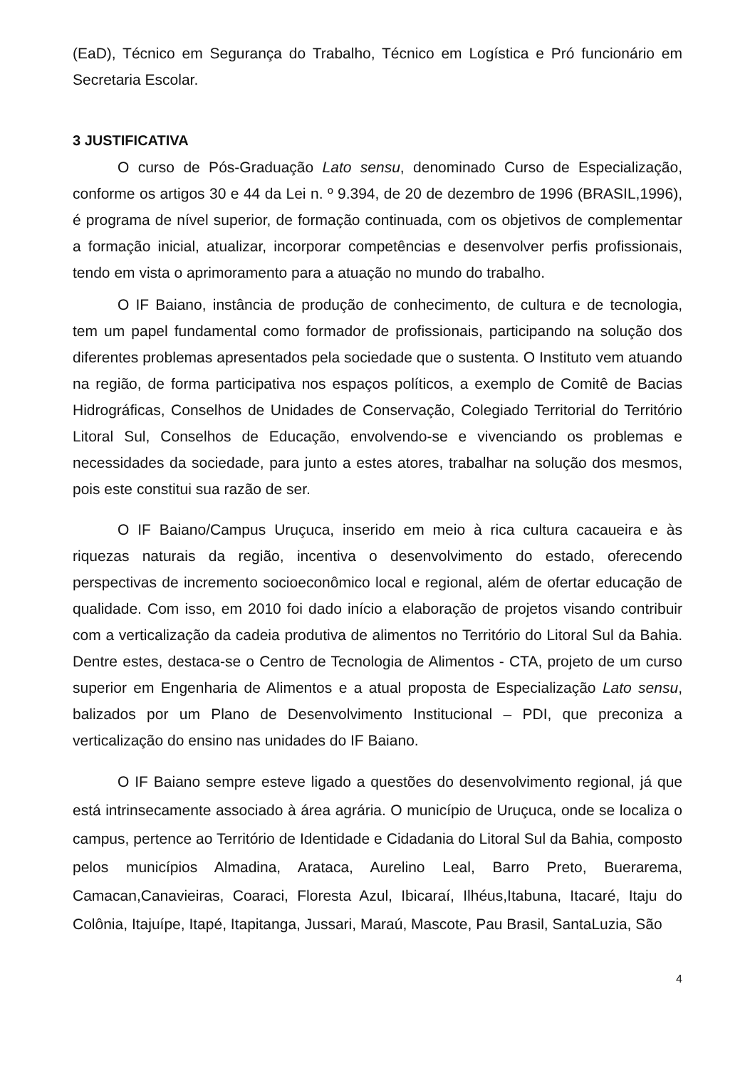(EaD), Técnico em Segurança do Trabalho, Técnico em Logística e Pró funcionário em Secretaria Escolar.
3 JUSTIFICATIVA
O curso de Pós-Graduação Lato sensu, denominado Curso de Especialização, conforme os artigos 30 e 44 da Lei n. º 9.394, de 20 de dezembro de 1996 (BRASIL,1996), é programa de nível superior, de formação continuada, com os objetivos de complementar a formação inicial, atualizar, incorporar competências e desenvolver perfis profissionais, tendo em vista o aprimoramento para a atuação no mundo do trabalho.
O IF Baiano, instância de produção de conhecimento, de cultura e de tecnologia, tem um papel fundamental como formador de profissionais, participando na solução dos diferentes problemas apresentados pela sociedade que o sustenta. O Instituto vem atuan­do na região, de forma participativa nos espaços políticos, a exemplo de Comitê de Baci­as Hidrográficas, Conselhos de Unidades de Conservação, Colegiado Territorial do Terri­tório Litoral Sul, Conselhos de Educação, envolvendo-se e vivenciando os problemas e necessidades da sociedade, para junto a estes atores, trabalhar na solução dos mesmos, pois este constitui sua razão de ser.
O IF Baiano/Campus Uruçuca, inserido em meio à rica cultura cacaueira e às riquezas naturais da região, incentiva o desenvolvimento do estado, oferecendo perspectivas de incremento socioeconômico local e regional, além de ofertar educação de qualidade. Com isso, em 2010 foi dado início a elaboração de projetos visando contribuir com a verticalização da cadeia produtiva de alimentos no Território do Litoral Sul da Bahia. Dentre estes, destaca-se o Centro de Tecnologia de Alimentos - CTA, projeto de um curso superior em Engenharia de Alimentos e a atual proposta de Especialização Lato sensu, balizados por um Plano de Desenvolvimento Institucional – PDI, que preconiza a verticalização do ensino nas unidades do IF Baiano.
O IF Baiano sempre esteve ligado a questões do desenvolvimento regional, já que está intrinsecamente associado à área agrária. O município de Uruçuca, onde se localiza o campus, pertence ao Território de Identidade e Cidadania do Litoral Sul da Bahia, composto pelos municípios Almadina, Arataca, Aurelino Leal, Barro Preto, Buerarema, Camacan,Canavieiras, Coaraci, Floresta Azul, Ibicaraí, Ilhéus,Itabuna, Itacaré, Itaju do Colônia, Itajuípe, Itapé, Itapitanga, Jussari, Maraú, Mascote, Pau Brasil, SantaLuzia, São
4